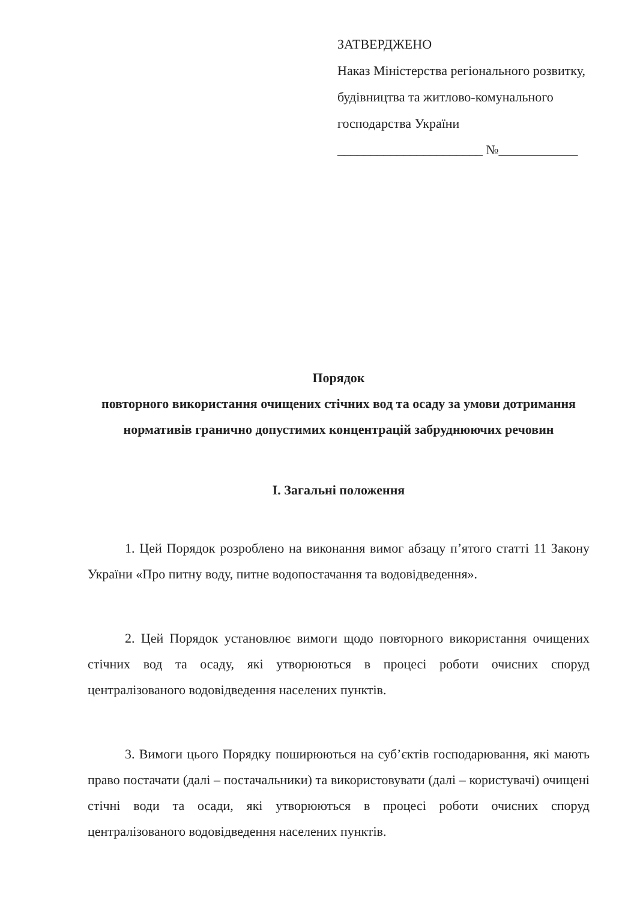ЗАТВЕРДЖЕНО
Наказ Міністерства регіонального розвитку, будівництва та житлово-комунального господарства України
______________________ №____________
Порядок
повторного використання очищених стічних вод та осаду за умови дотримання нормативів гранично допустимих концентрацій забруднюючих речовин
I. Загальні положення
1. Цей Порядок розроблено на виконання вимог абзацу п’ятого статті 11 Закону України «Про питну воду, питне водопостачання та водовідведення».
2. Цей Порядок установлює вимоги щодо повторного використання очищених стічних вод та осаду, які утворюються в процесі роботи очисних споруд централізованого водовідведення населених пунктів.
3. Вимоги цього Порядку поширюються на суб’єктів господарювання, які мають право постачати (далі – постачальники) та використовувати (далі – користувачі) очищені стічні води та осади, які утворюються в процесі роботи очисних споруд централізованого водовідведення населених пунктів.